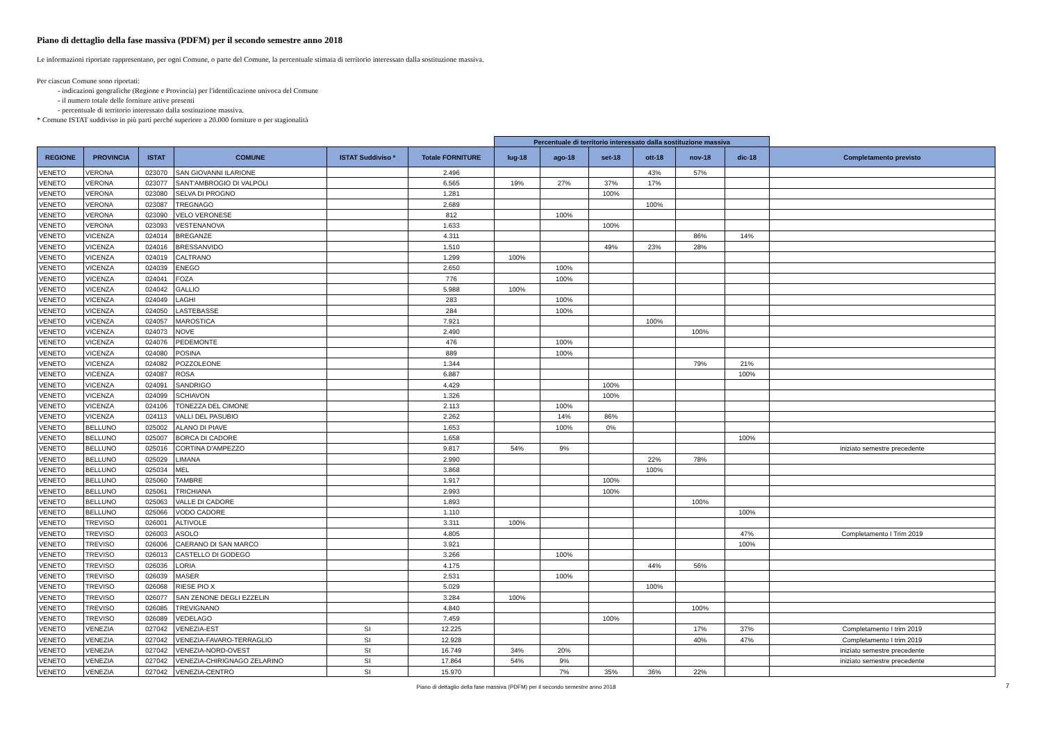Piano di dettaglio della fase massiva (PDFM) per il secondo semestre anno 2018
Le informazioni riportate rappresentano, per ogni Comune, o parte del Comune, la percentuale stimata di territorio interessato dalla sostituzione massiva.
Per ciascun Comune sono riportati:
- indicazioni geografiche (Regione e Provincia) per l'identificazione univoca del Comune
- il numero totale delle forniture attive presenti
- percentuale di territorio interessato dalla sostituzione massiva.
* Comune ISTAT suddiviso in più parti perché superiore a 20.000 forniture o per stagionalità
| | | | | | | Percentuale di territorio interessato dalla sostituzione massiva | | | | | | |
| --- | --- | --- | --- | --- | --- | --- | --- | --- | --- | --- | --- | --- |
| REGIONE | PROVINCIA | ISTAT | COMUNE | ISTAT Suddiviso * | Totale FORNITURE | lug-18 | ago-18 | set-18 | ott-18 | nov-18 | dic-18 | Completamento previsto |
| VENETO | VERONA | 023070 | SAN GIOVANNI ILARIONE | | 2.496 | | | | 43% | 57% | | |
| VENETO | VERONA | 023077 | SANT'AMBROGIO DI VALPOLI | | 6.565 | 19% | 27% | 37% | 17% | | | |
| VENETO | VERONA | 023080 | SELVA DI PROGNO | | 1.281 | | | 100% | | | | |
| VENETO | VERONA | 023087 | TREGNAGO | | 2.689 | | | | 100% | | | |
| VENETO | VERONA | 023090 | VELO VERONESE | | 812 | | 100% | | | | | |
| VENETO | VERONA | 023093 | VESTENANOVA | | 1.633 | | | 100% | | | | |
| VENETO | VICENZA | 024014 | BREGANZE | | 4.311 | | | | | 86% | 14% | |
| VENETO | VICENZA | 024016 | BRESSANVIDO | | 1.510 | | | 49% | 23% | 28% | | |
| VENETO | VICENZA | 024019 | CALTRANO | | 1.299 | 100% | | | | | | |
| VENETO | VICENZA | 024039 | ENEGO | | 2.650 | | 100% | | | | | |
| VENETO | VICENZA | 024041 | FOZA | | 776 | | 100% | | | | | |
| VENETO | VICENZA | 024042 | GALLIO | | 5.988 | 100% | | | | | | |
| VENETO | VICENZA | 024049 | LAGHI | | 283 | | 100% | | | | | |
| VENETO | VICENZA | 024050 | LASTEBASSE | | 284 | | 100% | | | | | |
| VENETO | VICENZA | 024057 | MAROSTICA | | 7.921 | | | | 100% | | | |
| VENETO | VICENZA | 024073 | NOVE | | 2.490 | | | | | 100% | | |
| VENETO | VICENZA | 024076 | PEDEMONTE | | 476 | | 100% | | | | | |
| VENETO | VICENZA | 024080 | POSINA | | 889 | | 100% | | | | | |
| VENETO | VICENZA | 024082 | POZZOLEONE | | 1.344 | | | | | 79% | 21% | |
| VENETO | VICENZA | 024087 | ROSA | | 6.887 | | | | | | 100% | |
| VENETO | VICENZA | 024091 | SANDRIGO | | 4.429 | | | 100% | | | | |
| VENETO | VICENZA | 024099 | SCHIAVON | | 1.326 | | | 100% | | | | |
| VENETO | VICENZA | 024106 | TONEZZA DEL CIMONE | | 2.113 | | 100% | | | | | |
| VENETO | VICENZA | 024113 | VALLI DEL PASUBIO | | 2.262 | | 14% | 86% | | | | |
| VENETO | BELLUNO | 025002 | ALANO DI PIAVE | | 1.653 | | 100% | 0% | | | | |
| VENETO | BELLUNO | 025007 | BORCA DI CADORE | | 1.658 | | | | | | 100% | |
| VENETO | BELLUNO | 025016 | CORTINA D'AMPEZZO | | 9.817 | 54% | 9% | | | | | iniziato semestre precedente |
| VENETO | BELLUNO | 025029 | LIMANA | | 2.990 | | | | 22% | 78% | | |
| VENETO | BELLUNO | 025034 | MEL | | 3.868 | | | | 100% | | | |
| VENETO | BELLUNO | 025060 | TAMBRE | | 1.917 | | | 100% | | | | |
| VENETO | BELLUNO | 025061 | TRICHIANA | | 2.993 | | | 100% | | | | |
| VENETO | BELLUNO | 025063 | VALLE DI CADORE | | 1.893 | | | | | 100% | | |
| VENETO | BELLUNO | 025066 | VODO CADORE | | 1.110 | | | | | | 100% | |
| VENETO | TREVISO | 026001 | ALTIVOLE | | 3.311 | 100% | | | | | | |
| VENETO | TREVISO | 026003 | ASOLO | | 4.805 | | | | | | 47% | Completamento I Trim 2019 |
| VENETO | TREVISO | 026006 | CAERANO DI SAN MARCO | | 3.921 | | | | | | 100% | |
| VENETO | TREVISO | 026013 | CASTELLO DI GODEGO | | 3.266 | | 100% | | | | | |
| VENETO | TREVISO | 026036 | LORIA | | 4.175 | | | | 44% | 56% | | |
| VENETO | TREVISO | 026039 | MASER | | 2.531 | | 100% | | | | | |
| VENETO | TREVISO | 026068 | RIESE PIO X | | 5.029 | | | | 100% | | | |
| VENETO | TREVISO | 026077 | SAN ZENONE DEGLI EZZELIN | | 3.284 | 100% | | | | | | |
| VENETO | TREVISO | 026085 | TREVIGNANO | | 4.840 | | | | | 100% | | |
| VENETO | TREVISO | 026089 | VEDELAGO | | 7.459 | | | 100% | | | | |
| VENETO | VENEZIA | 027042 | VENEZIA-EST | SI | 12.225 | | | | | 17% | 37% | Completamento I trim 2019 |
| VENETO | VENEZIA | 027042 | VENEZIA-FAVARO-TERRAGLIO | SI | 12.928 | | | | | 40% | 47% | Completamento I trim 2019 |
| VENETO | VENEZIA | 027042 | VENEZIA-NORD-OVEST | SI | 16.749 | 34% | 20% | | | | | iniziato semestre precedente |
| VENETO | VENEZIA | 027042 | VENEZIA-CHIRIGNAGO ZELARINO | SI | 17.864 | 54% | 9% | | | | | iniziato semestre precedente |
| VENETO | VENEZIA | 027042 | VENEZIA-CENTRO | SI | 15.970 | | 7% | 35% | 36% | 22% | | |
Piano di dettaglio della fase massiva (PDFM) per il secondo semestre anno 2018 7